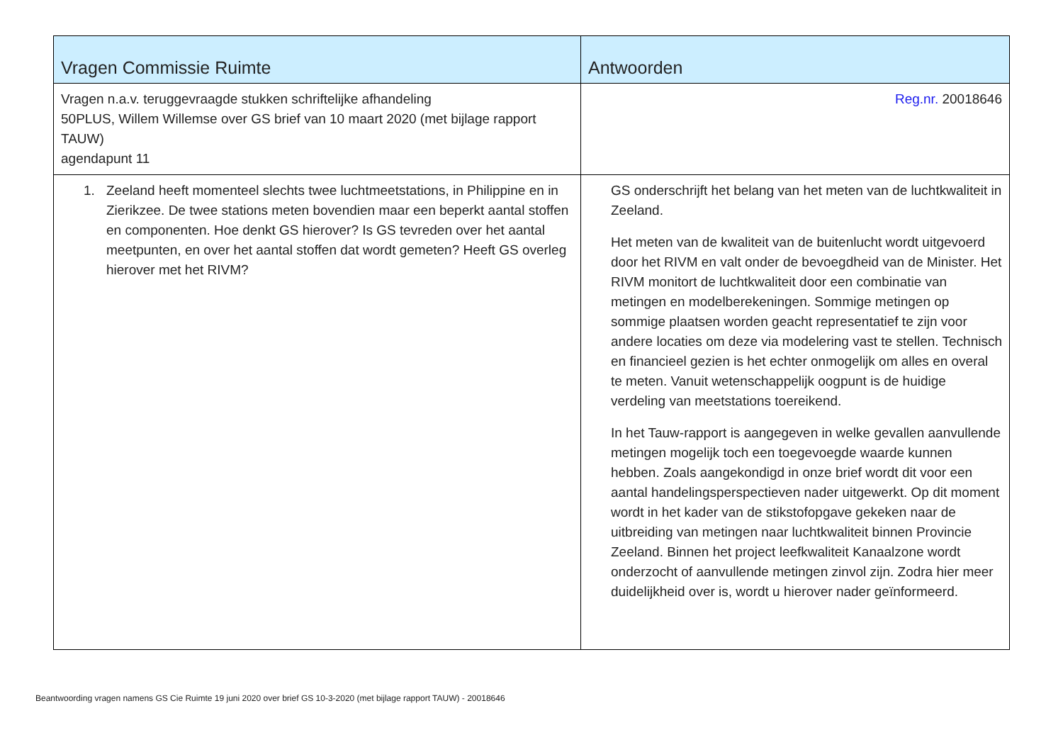| Vragen Commissie Ruimte | Antwoorden |
| --- | --- |
| Vragen n.a.v. teruggevraagde stukken schriftelijke afhandeling 50PLUS, Willem Willemse over GS brief van 10 maart 2020 (met bijlage rapport TAUW) agendapunt 11 | Reg.nr. 20018646 |
| 1. Zeeland heeft momenteel slechts twee luchtmeetstations, in Philippine en in Zierikzee. De twee stations meten bovendien maar een beperkt aantal stoffen en componenten. Hoe denkt GS hierover? Is GS tevreden over het aantal meetpunten, en over het aantal stoffen dat wordt gemeten? Heeft GS overleg hierover met het RIVM? | GS onderschrijft het belang van het meten van de luchtkwaliteit in Zeeland. Het meten van de kwaliteit van de buitenlucht wordt uitgevoerd door het RIVM en valt onder de bevoegdheid van de Minister. Het RIVM monitort de luchtkwaliteit door een combinatie van metingen en modelberekeningen. Sommige metingen op sommige plaatsen worden geacht representatief te zijn voor andere locaties om deze via modelering vast te stellen. Technisch en financieel gezien is het echter onmogelijk om alles en overal te meten. Vanuit wetenschappelijk oogpunt is de huidige verdeling van meetstations toereikend. In het Tauw-rapport is aangegeven in welke gevallen aanvullende metingen mogelijk toch een toegevoegde waarde kunnen hebben. Zoals aangekondigd in onze brief wordt dit voor een aantal handelingsperspectieven nader uitgewerkt. Op dit moment wordt in het kader van de stikstofopgave gekeken naar de uitbreiding van metingen naar luchtkwaliteit binnen Provincie Zeeland. Binnen het project leefkwaliteit Kanaalzone wordt onderzocht of aanvullende metingen zinvol zijn. Zodra hier meer duidelijkheid over is, wordt u hierover nader geïnformeerd. |
Beantwoording vragen namens GS Cie Ruimte 19 juni 2020 over brief GS 10-3-2020 (met bijlage rapport TAUW) - 20018646